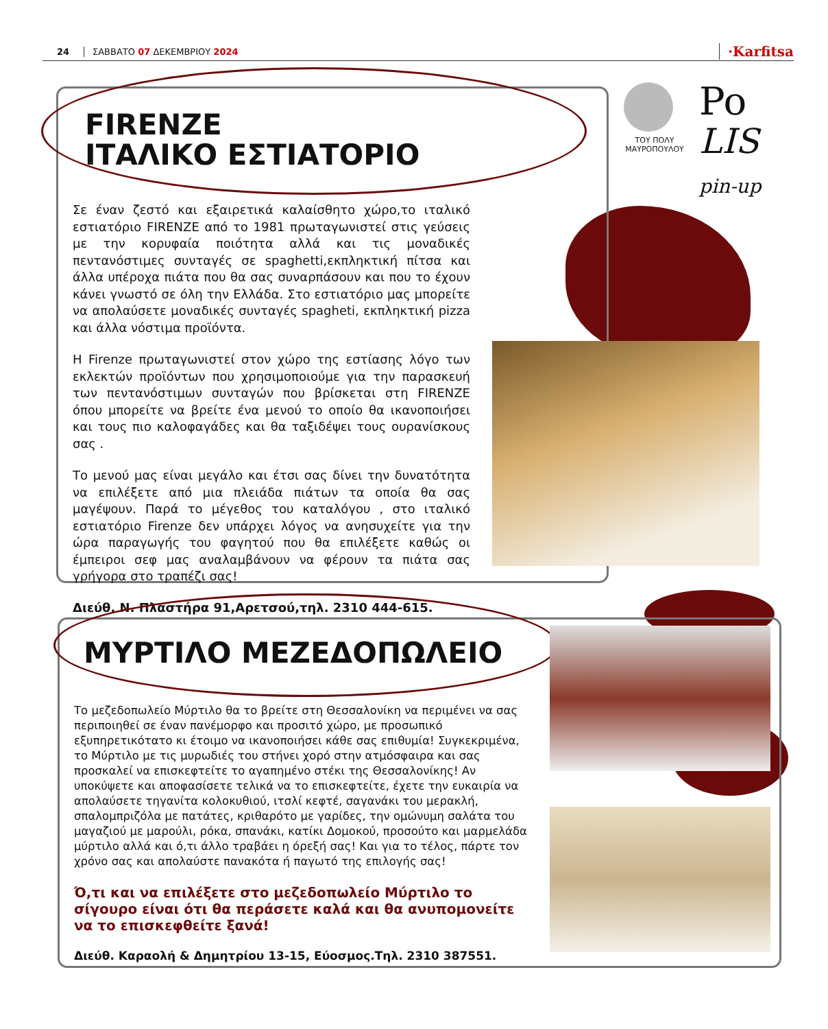24 ΣΑΒΒΑΤΟ 07 ΔΕΚΕΜΒΡΙΟΥ 2024 ·Karfitsa
ΤΟΥ ΠΟΛΥ
ΜΑΥΡΟΠΟΥΛΟΥ
Po
LIS
pin-up
FIRENZE
ΙΤΑΛΙΚΟ ΕΣΤΙΑΤΟΡΙΟ
Σε έναν ζεστό και εξαιρετικά καλαίσθητο χώρο,το ιταλικό εστιατόριο FIRENZE από το 1981 πρωταγωνιστεί στις γεύσεις με την κορυφαία ποιότητα αλλά και τις μοναδικές πεντανόστιμες συνταγές σε spaghetti,εκπληκτική πίτσα και άλλα υπέροχα πιάτα που θα σας συναρπάσουν και που το έχουν κάνει γνωστό σε όλη την Ελλάδα. Στο εστιατόριο μας μπορείτε να απολαύσετε μοναδικές συνταγές spagheti, εκπληκτική pizza και άλλα νόστιμα προϊόντα.
Η Firenze πρωταγωνιστεί στον χώρο της εστίασης λόγο των εκλεκτών προϊόντων που χρησιμοποιούμε για την παρασκευή των πεντανόστιμων συνταγών που βρίσκεται στη FIRENZE όπου μπορείτε να βρείτε ένα μενού το οποίο θα ικανοποιήσει και τους πιο καλοφαγάδες και θα ταξιδέψει τους ουρανίσκους σας .
Το μενού μας είναι μεγάλο και έτσι σας δίνει την δυνατότητα να επιλέξετε από μια πλειάδα πιάτων τα οποία θα σας μαγέψουν. Παρά το μέγεθος του καταλόγου , στο ιταλικό εστιατόριο Firenze δεν υπάρχει λόγος να ανησυχείτε για την ώρα παραγωγής του φαγητού που θα επιλέξετε καθώς οι έμπειροι σεφ μας αναλαμβάνουν να φέρουν τα πιάτα σας γρήγορα στο τραπέζι σας!
Διεύθ. Ν. Πλαστήρα 91,Αρετσού,τηλ. 2310 444-615.
ΜΥΡΤΙΛΟ ΜΕΖΕΔΟΠΩΛΕΙΟ
Το μεζεδοπωλείο Μύρτιλο θα το βρείτε στη Θεσσαλονίκη να περιμένει να σας περιποιηθεί σε έναν πανέμορφο και προσιτό χώρο, με προσωπικό εξυπηρετικότατο κι έτοιμο να ικανοποιήσει κάθε σας επιθυμία! Συγκεκριμένα, το Μύρτιλο με τις μυρωδιές του στήνει χορό στην ατμόσφαιρα και σας προσκαλεί να επισκεφτείτε το αγαπημένο στέκι της Θεσσαλονίκης! Αν υποκύψετε και αποφασίσετε τελικά να το επισκεφτείτε, έχετε την ευκαιρία να απολαύσετε τηγανίτα κολοκυθιού, ιτσλί κεφτέ, σαγανάκι του μερακλή, σπαλομπριζόλα με πατάτες, κριθαρότο με γαρίδες, την ομώνυμη σαλάτα του μαγαζιού με μαρούλι, ρόκα, σπανάκι, κατίκι Δομοκού, προσούτο και μαρμελάδα μύρτιλο αλλά και ό,τι άλλο τραβάει η όρεξή σας! Και για το τέλος, πάρτε τον χρόνο σας και απολαύστε πανακότα ή παγωτό της επιλογής σας!
Ό,τι και να επιλέξετε στο μεζεδοπωλείο Μύρτιλο το σίγουρο είναι ότι θα περάσετε καλά και θα ανυπομονείτε να το επισκεφθείτε ξανά!
Διεύθ. Καραολή & Δημητρίου 13-15, Εύοσμος.Τηλ. 2310 387551.